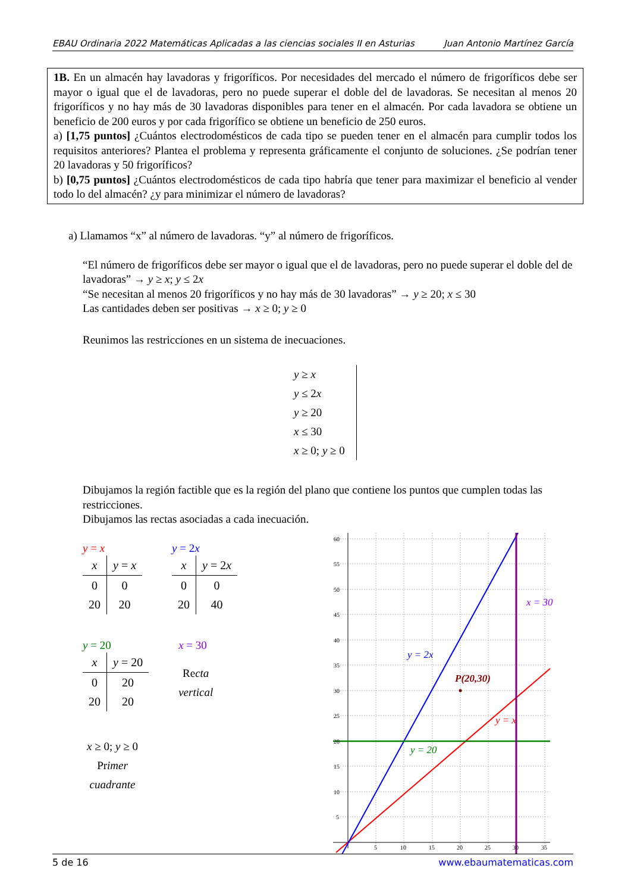EBAU Ordinaria 2022 Matemáticas Aplicadas a las ciencias sociales II en Asturias Juan Antonio Martínez García
1B. En un almacén hay lavadoras y frigoríficos. Por necesidades del mercado el número de frigoríficos debe ser mayor o igual que el de lavadoras, pero no puede superar el doble del de lavadoras. Se necesitan al menos 20 frigoríficos y no hay más de 30 lavadoras disponibles para tener en el almacén. Por cada lavadora se obtiene un beneficio de 200 euros y por cada frigorífico se obtiene un beneficio de 250 euros.
a) [1,75 puntos] ¿Cuántos electrodomésticos de cada tipo se pueden tener en el almacén para cumplir todos los requisitos anteriores? Plantea el problema y representa gráficamente el conjunto de soluciones. ¿Se podrían tener 20 lavadoras y 50 frigoríficos?
b) [0,75 puntos] ¿Cuántos electrodomésticos de cada tipo habría que tener para maximizar el beneficio al vender todo lo del almacén? ¿y para minimizar el número de lavadoras?
a) Llamamos “x” al número de lavadoras. “y” al número de frigoríficos.
“El número de frigoríficos debe ser mayor o igual que el de lavadoras, pero no puede superar el doble del de lavadoras” → y ≥ x; y ≤ 2x
“Se necesitan al menos 20 frigoríficos y no hay más de 30 lavadoras” → y ≥ 20; x ≤ 30
Las cantidades deben ser positivas → x ≥ 0; y ≥ 0
Reunimos las restricciones en un sistema de inecuaciones.
y ≥ x
y ≤ 2x
y ≥ 20
x ≤ 30
x ≥ 0; y ≥ 0
Dibujamos la región factible que es la región del plano que contiene los puntos que cumplen todas las restricciones.
Dibujamos las rectas asociadas a cada inecuación.
y = x
| x | y = x |
| --- | --- |
| 0 | 0 |
| 20 | 20 |
y = 2x
| x | y = 2 x |
| --- | --- |
| 0 | 0 |
| 20 | 40 |
y = 20
| x | y = 20 |
| --- | --- |
| 0 | 20 |
| 20 | 20 |
x = 30
Recta
vertical
x ≥ 0; y ≥ 0
Primer
cuadrante
60
55
50
45
40
35
30
25
20
15
10
5
5
10
15
20
25
30
35
x = 30
y = 2x
P(20,30)
y = x
y = 20
5 de 16 www.ebaumatematicas.com